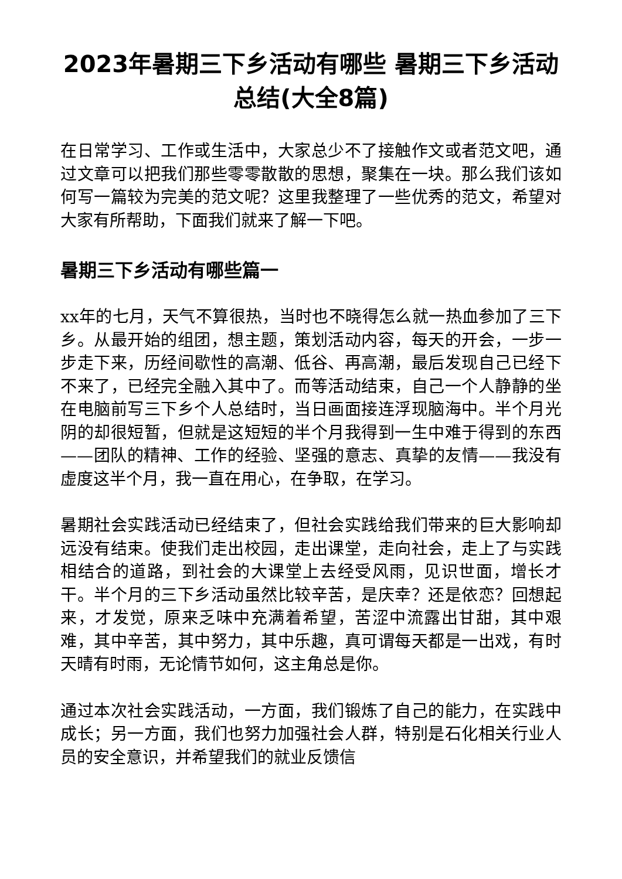2023年暑期三下乡活动有哪些 暑期三下乡活动总结(大全8篇)
在日常学习、工作或生活中，大家总少不了接触作文或者范文吧，通过文章可以把我们那些零零散散的思想，聚集在一块。那么我们该如何写一篇较为完美的范文呢？这里我整理了一些优秀的范文，希望对大家有所帮助，下面我们就来了解一下吧。
暑期三下乡活动有哪些篇一
xx年的七月，天气不算很热，当时也不晓得怎么就一热血参加了三下乡。从最开始的组团，想主题，策划活动内容，每天的开会，一步一步走下来，历经间歇性的高潮、低谷、再高潮，最后发现自己已经下不来了，已经完全融入其中了。而等活动结束，自己一个人静静的坐在电脑前写三下乡个人总结时，当日画面接连浮现脑海中。半个月光阴的却很短暂，但就是这短短的半个月我得到一生中难于得到的东西——团队的精神、工作的经验、坚强的意志、真挚的友情——我没有虚度这半个月，我一直在用心，在争取，在学习。
暑期社会实践活动已经结束了，但社会实践给我们带来的巨大影响却远没有结束。使我们走出校园，走出课堂，走向社会，走上了与实践相结合的道路，到社会的大课堂上去经受风雨，见识世面，增长才干。半个月的三下乡活动虽然比较辛苦，是庆幸？还是依恋？回想起来，才发觉，原来乏味中充满着希望，苦涩中流露出甘甜，其中艰难，其中辛苦，其中努力，其中乐趣，真可谓每天都是一出戏，有时天晴有时雨，无论情节如何，这主角总是你。
通过本次社会实践活动，一方面，我们锻炼了自己的能力，在实践中成长；另一方面，我们也努力加强社会人群，特别是石化相关行业人员的安全意识，并希望我们的就业反馈信